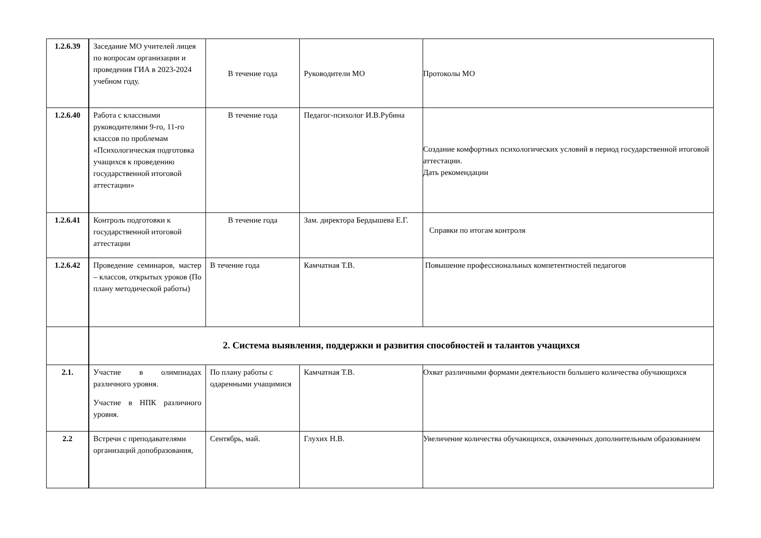| 1.2.6.39 | Заседание МО учителей лицея по вопросам организации и проведения ГИА в 2023-2024 учебном году. | В течение года | Руководители МО | Протоколы МО |
| 1.2.6.40 | Работа с классными руководителями 9-го, 11-го классов по проблемам «Психологическая подготовка учащихся к проведению государственной итоговой аттестации» | В течение года | Педагог-психолог И.В.Рубина | Создание комфортных психологических условий в период государственной итоговой аттестации. Дать рекомендации |
| 1.2.6.41 | Контроль подготовки к государственной итоговой аттестации | В течение года | Зам. директора Бердышева Е.Г. | Справки по итогам контроля |
| 1.2.6.42 | Проведение семинаров, мастер – классов, открытых уроков (По плану методической работы) | В течение года | Камчатная Т.В. | Повышение профессиональных компетентностей педагогов |
| | 2. Система выявления, поддержки и развития способностей и талантов учащихся | | | |
| 2.1. | Участие в олимпиадах различного уровня. Участие в НПК различного уровня. | По плану работы с одаренными учащимися | Камчатная Т.В. | Охват различными формами деятельности большего количества обучающихся |
| 2.2 | Встречи с преподавателями организаций допобразования, | Сентябрь, май. | Глухих Н.В. | Увеличение количества обучающихся, охваченных дополнительным образованием |